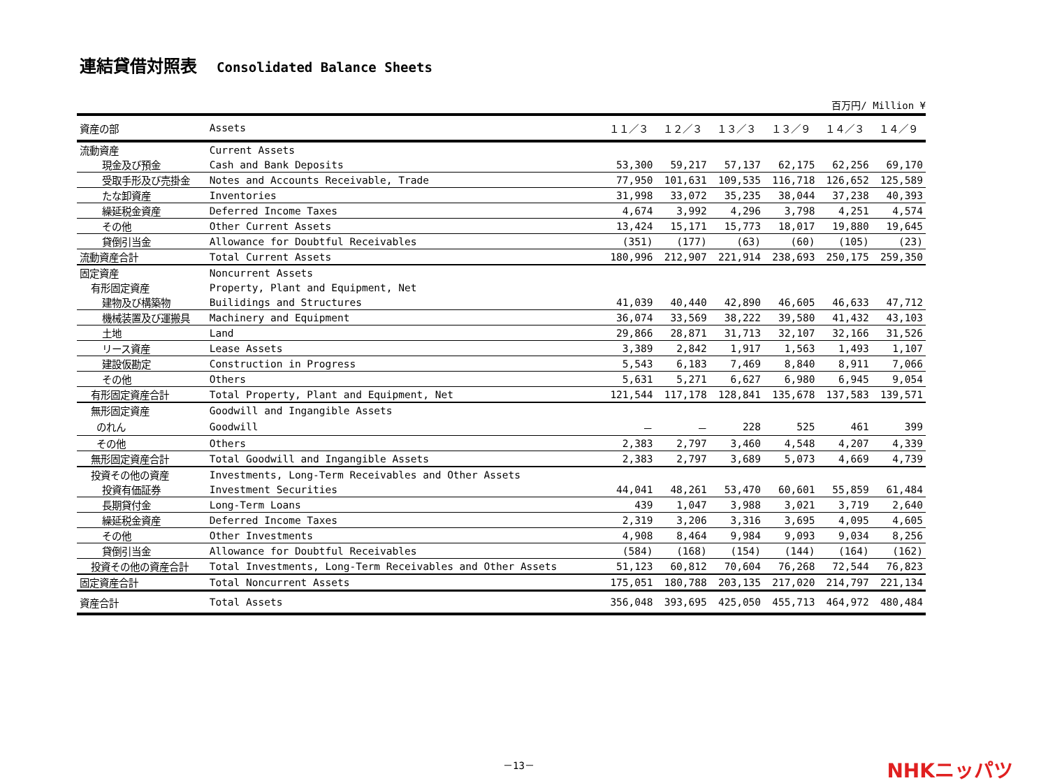連結貸借対照表 Consolidated Balance Sheets
百万円/ Million ¥
| 資産の部 | Assets | １１／３ | １２／３ | １３／３ | １３／９ | １４／３ | １４／９ |
| --- | --- | --- | --- | --- | --- | --- | --- |
| 流動資産 | Current Assets | | | | | | |
| 現金及び預金 | Cash and Bank Deposits | 53,300 | 59,217 | 57,137 | 62,175 | 62,256 | 69,170 |
| 受取手形及び売掛金 | Notes and Accounts Receivable, Trade | 77,950 | 101,631 | 109,535 | 116,718 | 126,652 | 125,589 |
| たな卸資産 | Inventories | 31,998 | 33,072 | 35,235 | 38,044 | 37,238 | 40,393 |
| 繰延税金資産 | Deferred Income Taxes | 4,674 | 3,992 | 4,296 | 3,798 | 4,251 | 4,574 |
| その他 | Other Current Assets | 13,424 | 15,171 | 15,773 | 18,017 | 19,880 | 19,645 |
| 貸倒引当金 | Allowance for Doubtful Receivables | (351) | (177) | (63) | (60) | (105) | (23) |
| 流動資産合計 | Total Current Assets | 180,996 | 212,907 | 221,914 | 238,693 | 250,175 | 259,350 |
| 固定資産 | Noncurrent Assets | | | | | | |
| 有形固定資産 | Property, Plant and Equipment, Net | | | | | | |
| 建物及び構築物 | Builidings and Structures | 41,039 | 40,440 | 42,890 | 46,605 | 46,633 | 47,712 |
| 機械装置及び運搬具 | Machinery and Equipment | 36,074 | 33,569 | 38,222 | 39,580 | 41,432 | 43,103 |
| 土地 | Land | 29,866 | 28,871 | 31,713 | 32,107 | 32,166 | 31,526 |
| リース資産 | Lease Assets | 3,389 | 2,842 | 1,917 | 1,563 | 1,493 | 1,107 |
| 建設仮勘定 | Construction in Progress | 5,543 | 6,183 | 7,469 | 8,840 | 8,911 | 7,066 |
| その他 | Others | 5,631 | 5,271 | 6,627 | 6,980 | 6,945 | 9,054 |
| 有形固定資産合計 | Total Property, Plant and Equipment, Net | 121,544 | 117,178 | 128,841 | 135,678 | 137,583 | 139,571 |
| 無形固定資産 | Goodwill and Ingangible Assets | | | | | | |
| のれん | Goodwill | － | － | 228 | 525 | 461 | 399 |
| その他 | Others | 2,383 | 2,797 | 3,460 | 4,548 | 4,207 | 4,339 |
| 無形固定資産合計 | Total Goodwill and Ingangible Assets | 2,383 | 2,797 | 3,689 | 5,073 | 4,669 | 4,739 |
| 投資その他の資産 | Investments, Long-Term Receivables and Other Assets | | | | | | |
| 投資有価証券 | Investment Securities | 44,041 | 48,261 | 53,470 | 60,601 | 55,859 | 61,484 |
| 長期貸付金 | Long-Term Loans | 439 | 1,047 | 3,988 | 3,021 | 3,719 | 2,640 |
| 繰延税金資産 | Deferred Income Taxes | 2,319 | 3,206 | 3,316 | 3,695 | 4,095 | 4,605 |
| その他 | Other Investments | 4,908 | 8,464 | 9,984 | 9,093 | 9,034 | 8,256 |
| 貸倒引当金 | Allowance for Doubtful Receivables | (584) | (168) | (154) | (144) | (164) | (162) |
| 投資その他の資産合計 | Total Investments, Long-Term Receivables and Other Assets | 51,123 | 60,812 | 70,604 | 76,268 | 72,544 | 76,823 |
| 固定資産合計 | Total Noncurrent Assets | 175,051 | 180,788 | 203,135 | 217,020 | 214,797 | 221,134 |
| 資産合計 | Total Assets | 356,048 | 393,695 | 425,050 | 455,713 | 464,972 | 480,484 |
－13－
NHKニッパツ